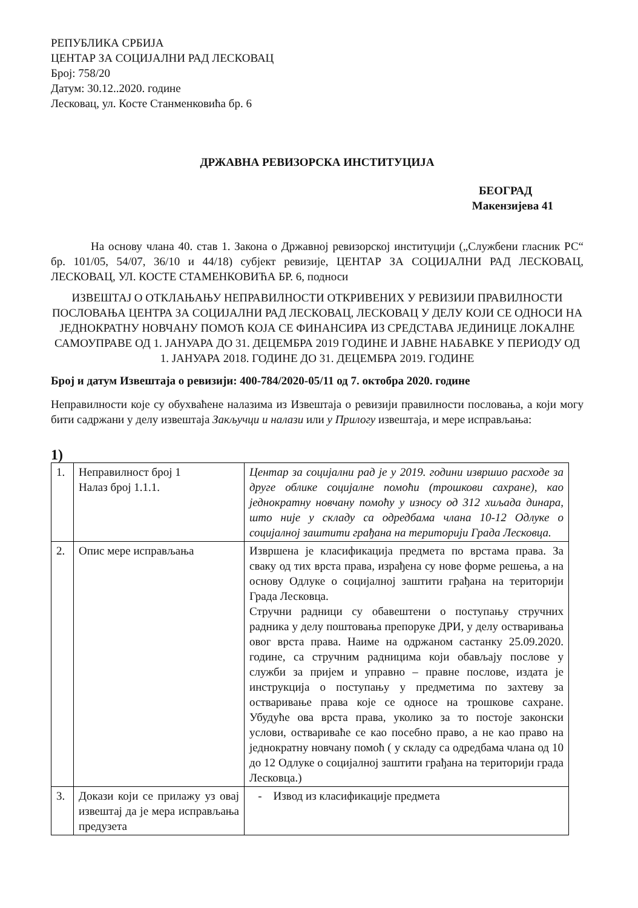РЕПУБЛИКА СРБИЈА
ЦЕНТАР ЗА СОЦИЈАЛНИ РАД ЛЕСКОВАЦ
Број: 758/20
Датум: 30.12..2020. године
Лесковац, ул. Косте Станменковића бр. 6
ДРЖАВНА РЕВИЗОРСКА ИНСТИТУЦИЈА
БЕОГРАД
Макензијева 41
На основу члана 40. став 1. Закона о Државној ревизорској институцији („Службени гласник РС“ бр. 101/05, 54/07, 36/10 и 44/18) субјект ревизије, ЦЕНТАР ЗА СОЦИЈАЛНИ РАД ЛЕСКОВАЦ, ЛЕСКОВАЦ, УЛ. КОСТЕ СТАМЕНКОВИЋА БР. 6, подноси
ИЗВЕШТАЈ О ОТКЛАЊАЊУ НЕПРАВИЛНОСТИ ОТКРИВЕНИХ У РЕВИЗИЈИ ПРАВИЛНОСТИ ПОСЛОВАЊА ЦЕНТРА ЗА СОЦИЈАЛНИ РАД ЛЕСКОВАЦ, ЛЕСКОВАЦ У ДЕЛУ КОЈИ СЕ ОДНОСИ НА ЈЕДНОКРАТНУ НОВЧАНУ ПОМОЋ КОЈА СЕ ФИНАНСИРА ИЗ СРЕДСТАВА ЈЕДИНИЦЕ ЛОКАЛНЕ САМОУПРАВЕ ОД 1. ЈАНУАРА ДО 31. ДЕЦЕМБРА 2019 ГОДИНЕ И ЈАВНЕ НАБАВКЕ У ПЕРИОДУ ОД 1. ЈАНУАРА 2018. ГОДИНЕ ДО 31. ДЕЦЕМБРА 2019. ГОДИНЕ
Број и датум Извештаја о ревизији: 400-784/2020-05/11 од 7. октобра 2020. године
Неправилности које су обухваћене налазима из Извештаја о ревизији правилности пословања, а који могу бити садржани у делу извештаја Закључци и налази или у Прилогу извештаја, и мере исправљања:
1)
| 1. | Неправилност број 1 Налаз број 1.1.1. | Центар за социјални рад је у 2019. години извршио расходе за друге облике социјалне помоћи (трошкови сахране), као једнократну новчану помоћу у износу од 312 хиљада динара, што није у складу са одредбама члана 10-12 Одлуке о социјалној заштити грађана на територији Града Лесковца. |
| 2. | Опис мере исправљања | Извршена је класификација предмета по врстама права. За сваку од тих врста права, израђена су нове форме решења, а на основу Одлуке о социјалној заштити грађана на територији Града Лесковца. Стручни радници су обавештени о поступању стручних радника у делу поштовања препоруке ДРИ, у делу остваривања овог врста права. Наиме на одржаном састанку 25.09.2020. године, са стручним радницима који обављају послове у служби за пријем и управно – правне послове, издата је инструкција о поступању у предметима по захтеву за остваривање права које се односе на трошкове сахране. Убудуће ова врста права, уколико за то постоје законски услови, оствариваће се као посебно право, а не као право на једнократну новчану помоћ ( у складу са одредбама члана од 10 до 12 Одлуке о социјалној заштити грађана на територији града Лесковца.) |
| 3. | Докази који се прилажу уз овај извештај да је мера исправљања предузета | - Извод из класификације предмета |